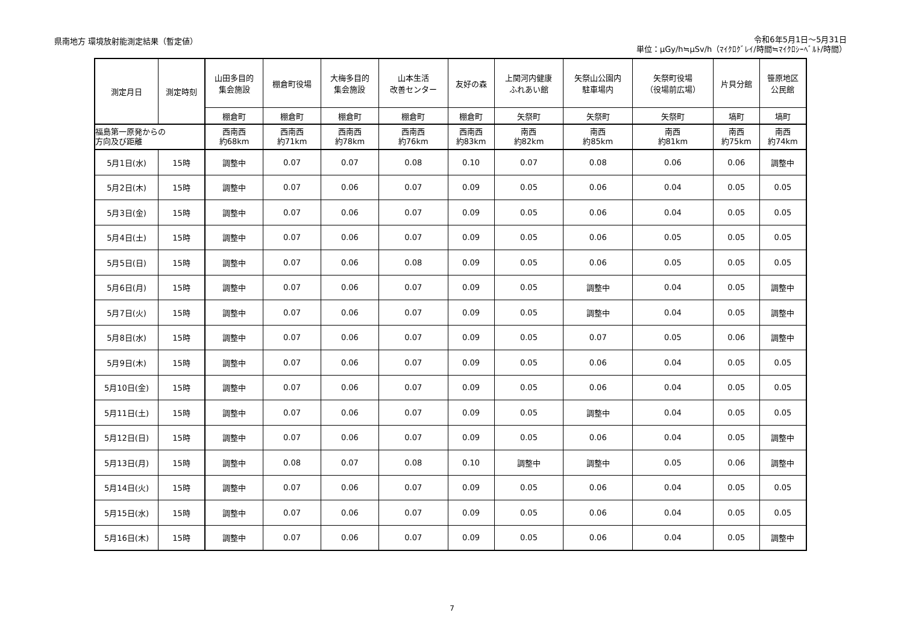県南地方 環境放射能測定結果（暫定値）
令和6年5月1日～5月31日
単位：μGy/h≒μSv/h（ﾏｲｸﾛｸﾞﾚｲ/時間≒ﾏｲｸﾛｼｰﾍﾞﾙﾄ/時間）
| 測定月日 | 測定時刻 | 山田多目的 集会施設 | 棚倉町役場 | 大梅多目的 集会施設 | 山本生活 改善センター | 友好の森 | 上関河内健康 ふれあい館 | 矢祭山公園内 駐車場内 | 矢祭町役場 （役場前広場） | 片貝分館 | 笹原地区 公民館 |
| --- | --- | --- | --- | --- | --- | --- | --- | --- | --- | --- | --- |
| | | 棚倉町 | 棚倉町 | 棚倉町 | 棚倉町 | 棚倉町 | 矢祭町 | 矢祭町 | 矢祭町 | 塙町 | 塙町 |
| 福島第一原発からの 方向及び距離 | | 西南西 約68km | 西南西 約71km | 西南西 約78km | 西南西 約76km | 西南西 約83km | 南西 約82km | 南西 約85km | 南西 約81km | 南西 約75km | 南西 約74km |
| 5月1日(水) | 15時 | 調整中 | 0.07 | 0.07 | 0.08 | 0.10 | 0.07 | 0.08 | 0.06 | 0.06 | 調整中 |
| 5月2日(木) | 15時 | 調整中 | 0.07 | 0.06 | 0.07 | 0.09 | 0.05 | 0.06 | 0.04 | 0.05 | 0.05 |
| 5月3日(金) | 15時 | 調整中 | 0.07 | 0.06 | 0.07 | 0.09 | 0.05 | 0.06 | 0.04 | 0.05 | 0.05 |
| 5月4日(土) | 15時 | 調整中 | 0.07 | 0.06 | 0.07 | 0.09 | 0.05 | 0.06 | 0.05 | 0.05 | 0.05 |
| 5月5日(日) | 15時 | 調整中 | 0.07 | 0.06 | 0.08 | 0.09 | 0.05 | 0.06 | 0.05 | 0.05 | 0.05 |
| 5月6日(月) | 15時 | 調整中 | 0.07 | 0.06 | 0.07 | 0.09 | 0.05 | 調整中 | 0.04 | 0.05 | 調整中 |
| 5月7日(火) | 15時 | 調整中 | 0.07 | 0.06 | 0.07 | 0.09 | 0.05 | 調整中 | 0.04 | 0.05 | 調整中 |
| 5月8日(水) | 15時 | 調整中 | 0.07 | 0.06 | 0.07 | 0.09 | 0.05 | 0.07 | 0.05 | 0.06 | 調整中 |
| 5月9日(木) | 15時 | 調整中 | 0.07 | 0.06 | 0.07 | 0.09 | 0.05 | 0.06 | 0.04 | 0.05 | 0.05 |
| 5月10日(金) | 15時 | 調整中 | 0.07 | 0.06 | 0.07 | 0.09 | 0.05 | 0.06 | 0.04 | 0.05 | 0.05 |
| 5月11日(土) | 15時 | 調整中 | 0.07 | 0.06 | 0.07 | 0.09 | 0.05 | 調整中 | 0.04 | 0.05 | 0.05 |
| 5月12日(日) | 15時 | 調整中 | 0.07 | 0.06 | 0.07 | 0.09 | 0.05 | 0.06 | 0.04 | 0.05 | 調整中 |
| 5月13日(月) | 15時 | 調整中 | 0.08 | 0.07 | 0.08 | 0.10 | 調整中 | 調整中 | 0.05 | 0.06 | 調整中 |
| 5月14日(火) | 15時 | 調整中 | 0.07 | 0.06 | 0.07 | 0.09 | 0.05 | 0.06 | 0.04 | 0.05 | 0.05 |
| 5月15日(水) | 15時 | 調整中 | 0.07 | 0.06 | 0.07 | 0.09 | 0.05 | 0.06 | 0.04 | 0.05 | 0.05 |
| 5月16日(木) | 15時 | 調整中 | 0.07 | 0.06 | 0.07 | 0.09 | 0.05 | 0.06 | 0.04 | 0.05 | 調整中 |
7